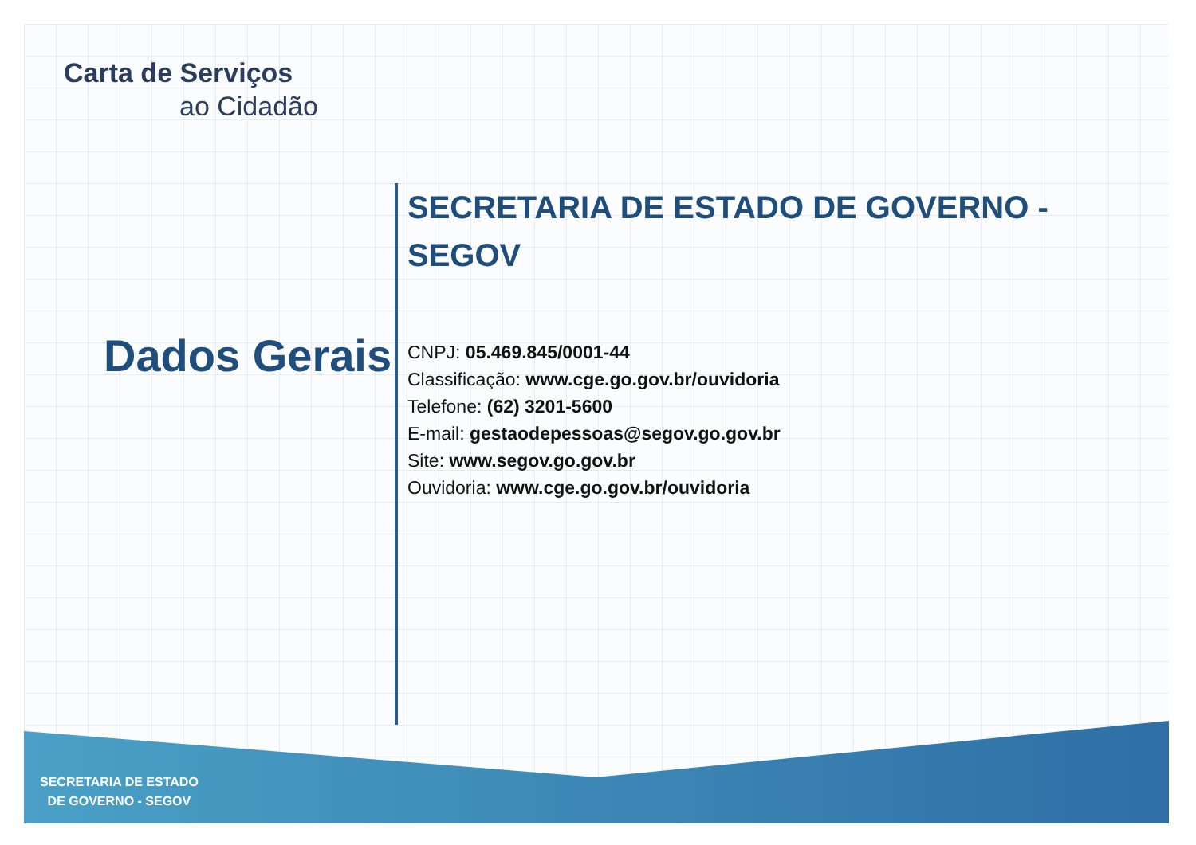Carta de Serviços
ao Cidadão
Dados Gerais
SECRETARIA DE ESTADO DE GOVERNO - SEGOV
CNPJ: 05.469.845/0001-44
Classificação: www.cge.go.gov.br/ouvidoria
Telefone: (62) 3201-5600
E-mail: gestaodepessoas@segov.go.gov.br
Site: www.segov.go.gov.br
Ouvidoria: www.cge.go.gov.br/ouvidoria
SECRETARIA DE ESTADO
DE GOVERNO - SEGOV